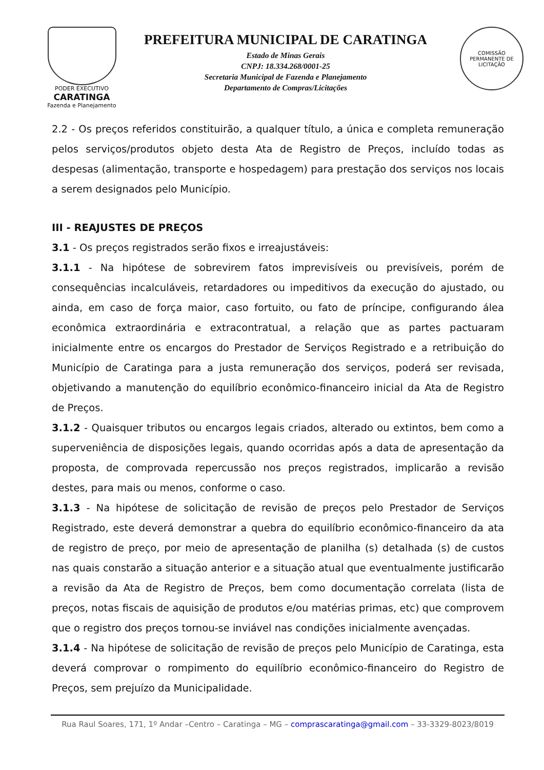PODER EXECUTIVO
CARATINGA
Fazenda e Planejamento
PREFEITURA MUNICIPAL DE CARATINGA
Estado de Minas Gerais
CNPJ: 18.334.268/0001-25
Secretaria Municipal de Fazenda e Planejamento
Departamento de Compras/Licitações
COMISSÃO PERMANENTE DE LICITAÇÃO
2.2 - Os preços referidos constituirão, a qualquer título, a única e completa remuneração pelos serviços/produtos objeto desta Ata de Registro de Preços, incluído todas as despesas (alimentação, transporte e hospedagem) para prestação dos serviços nos locais a serem designados pelo Município.
III - REAJUSTES DE PREÇOS
3.1 - Os preços registrados serão fixos e irreajustáveis:
3.1.1 - Na hipótese de sobrevirem fatos imprevisíveis ou previsíveis, porém de consequências incalculáveis, retardadores ou impeditivos da execução do ajustado, ou ainda, em caso de força maior, caso fortuito, ou fato de príncipe, configurando álea econômica extraordinária e extracontratual, a relação que as partes pactuaram inicialmente entre os encargos do Prestador de Serviços Registrado e a retribuição do Município de Caratinga para a justa remuneração dos serviços, poderá ser revisada, objetivando a manutenção do equilíbrio econômico-financeiro inicial da Ata de Registro de Preços.
3.1.2 - Quaisquer tributos ou encargos legais criados, alterado ou extintos, bem como a superveniência de disposições legais, quando ocorridas após a data de apresentação da proposta, de comprovada repercussão nos preços registrados, implicarão a revisão destes, para mais ou menos, conforme o caso.
3.1.3 - Na hipótese de solicitação de revisão de preços pelo Prestador de Serviços Registrado, este deverá demonstrar a quebra do equilíbrio econômico-financeiro da ata de registro de preço, por meio de apresentação de planilha (s) detalhada (s) de custos nas quais constarão a situação anterior e a situação atual que eventualmente justificarão a revisão da Ata de Registro de Preços, bem como documentação correlata (lista de preços, notas fiscais de aquisição de produtos e/ou matérias primas, etc) que comprovem que o registro dos preços tornou-se inviável nas condições inicialmente avençadas.
3.1.4 - Na hipótese de solicitação de revisão de preços pelo Município de Caratinga, esta deverá comprovar o rompimento do equilíbrio econômico-financeiro do Registro de Preços, sem prejuízo da Municipalidade.
Rua Raul Soares, 171, 1º Andar –Centro – Caratinga – MG – comprascaratinga@gmail.com – 33-3329-8023/8019